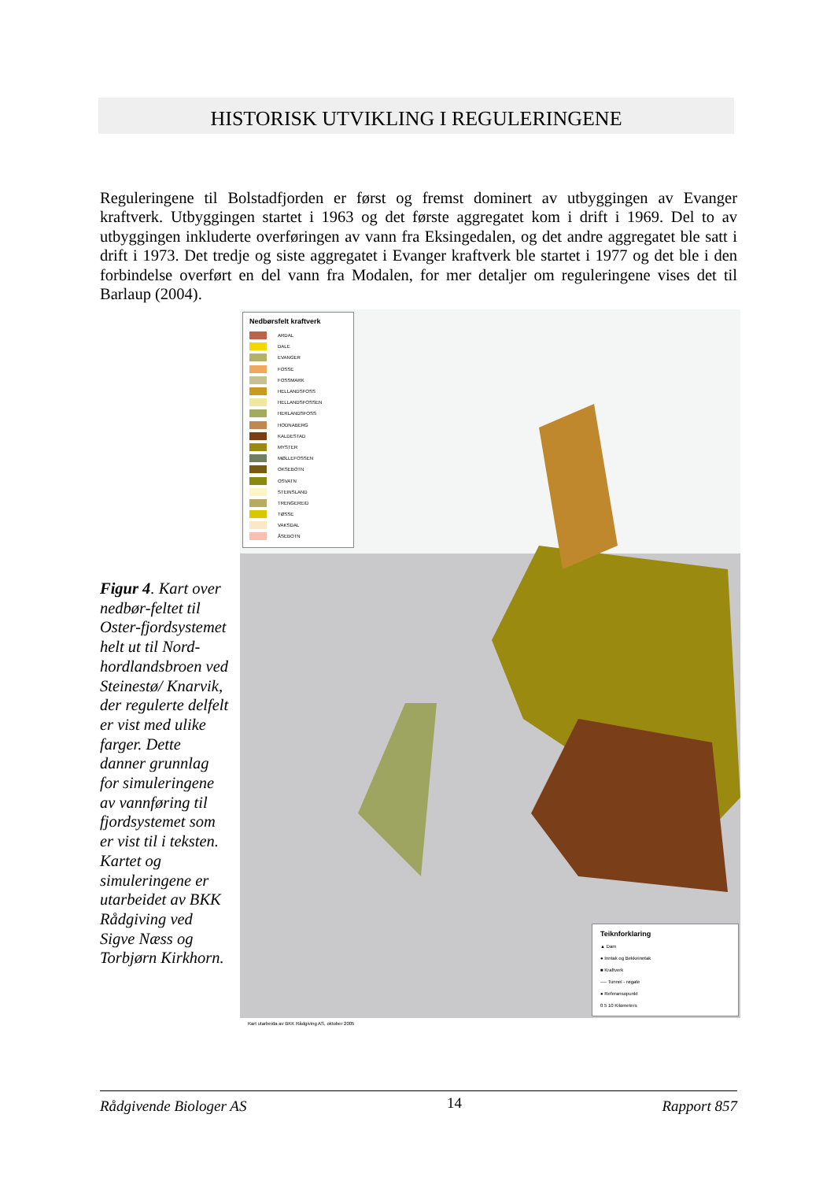HISTORISK UTVIKLING I REGULERINGENE
Reguleringene til Bolstadfjorden er først og fremst dominert av utbyggingen av Evanger kraftverk. Utbyggingen startet i 1963 og det første aggregatet kom i drift i 1969. Del to av utbyggingen inkluderte overføringen av vann fra Eksingedalen, og det andre aggregatet ble satt i drift i 1973. Det tredje og siste aggregatet i Evanger kraftverk ble startet i 1977 og det ble i den forbindelse overført en del vann fra Modalen, for mer detaljer om reguleringene vises det til Barlaup (2004).
Figur 4. Kart over nedbør-feltet til Oster-fjordsystemet helt ut til Nord-hordlandsbroen ved Steinestø/ Knarvik, der regulerte delfelt er vist med ulike farger. Dette danner grunnlag for simuleringene av vannføring til fjordsystemet som er vist til i teksten. Kartet og simuleringene er utarbeidet av BKK Rådgiving ved Sigve Næss og Torbjørn Kirkhorn.
Nedbørsfelt kraftverk
ARDAL
DALE
EVANGER
FOSSE
FOSSMARK
HELLANDSFOSS
HELLANDSFOSSEN
HERLANDSFOSS
HODNABERG
KALDESTAD
MYSTER
MØLLEFOSSEN
OKSEBOTN
OSVATN
STEINSLAND
TRENGEREID
TØSSE
VAKSDAL
ÅSEBOTN
Teiknforklaring
▲ Dam
● Inntak og Bekkeinntak
■ Kraftverk
---- Tunnel - røgate
● Referansopunkt
0 5 10 Kilometers
Kart utarbeida av BKK Rådgiving AS, oktober 2005
Rådgivende Biologer AS 14 Rapport 857